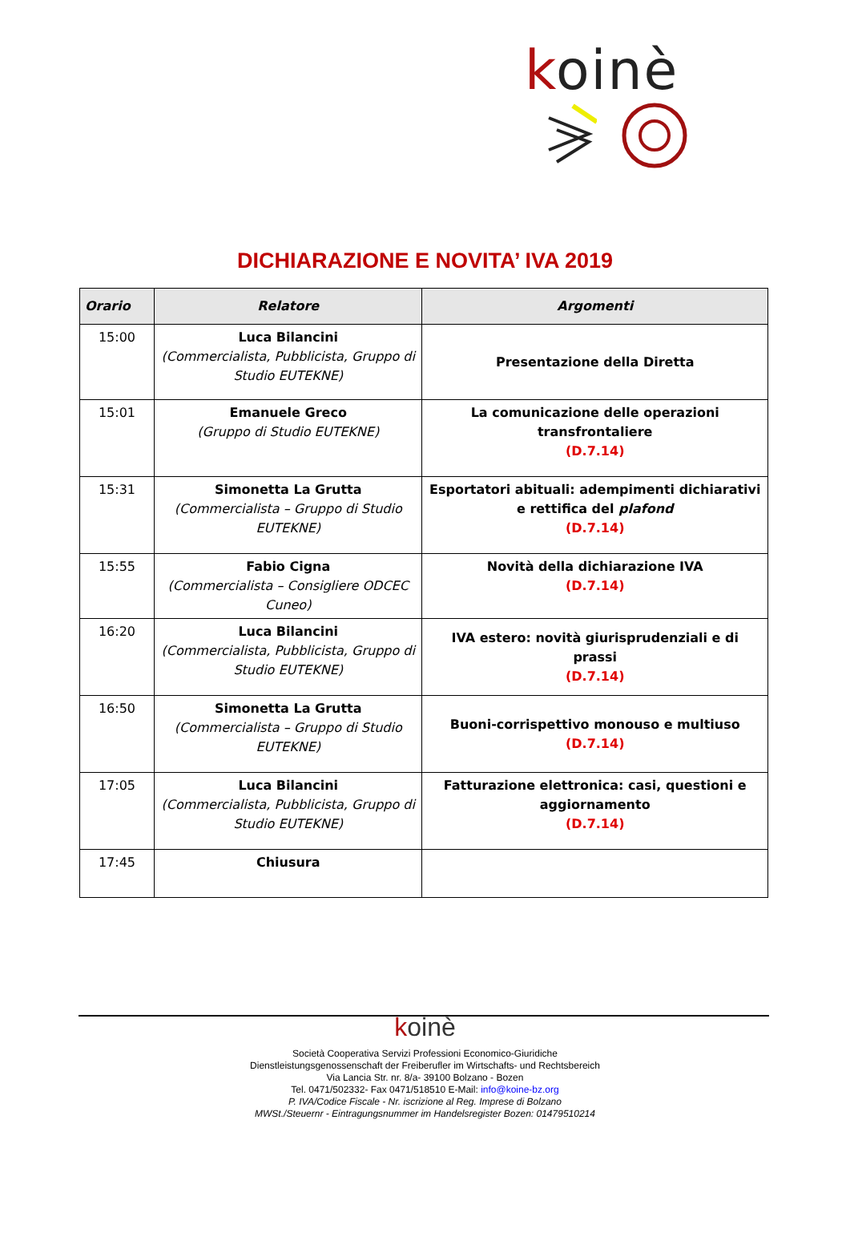koinè
DICHIARAZIONE E NOVITA’ IVA 2019
| Orario | Relatore | Argomenti |
| --- | --- | --- |
| 15:00 | Luca Bilancini (Commercialista, Pubblicista, Gruppo di Studio EUTEKNE) | Presentazione della Diretta |
| 15:01 | Emanuele Greco (Gruppo di Studio EUTEKNE) | La comunicazione delle operazioni transfrontaliere (D.7.14) |
| 15:31 | Simonetta La Grutta (Commercialista – Gruppo di Studio EUTEKNE) | Esportatori abituali: adempimenti dichiarativi e rettifica del plafond (D.7.14) |
| 15:55 | Fabio Cigna (Commercialista – Consigliere ODCEC Cuneo) | Novità della dichiarazione IVA (D.7.14) |
| 16:20 | Luca Bilancini (Commercialista, Pubblicista, Gruppo di Studio EUTEKNE) | IVA estero: novità giurisprudenziali e di prassi (D.7.14) |
| 16:50 | Simonetta La Grutta (Commercialista – Gruppo di Studio EUTEKNE) | Buoni-corrispettivo monouso e multiuso (D.7.14) |
| 17:05 | Luca Bilancini (Commercialista, Pubblicista, Gruppo di Studio EUTEKNE) | Fatturazione elettronica: casi, questioni e aggiornamento (D.7.14) |
| 17:45 | Chiusura | |
koinè
Società Cooperativa Servizi Professioni Economico-Giuridiche
Dienstleistungsgenossenschaft der Freiberufler im Wirtschafts- und Rechtsbereich
Via Lancia Str. nr. 8/a- 39100 Bolzano - Bozen
Tel. 0471/502332- Fax 0471/518510 E-Mail: info@koine-bz.org
P. IVA/Codice Fiscale - Nr. iscrizione al Reg. Imprese di Bolzano
MWSt./Steuernr - Eintragungsnummer im Handelsregister Bozen: 01479510214